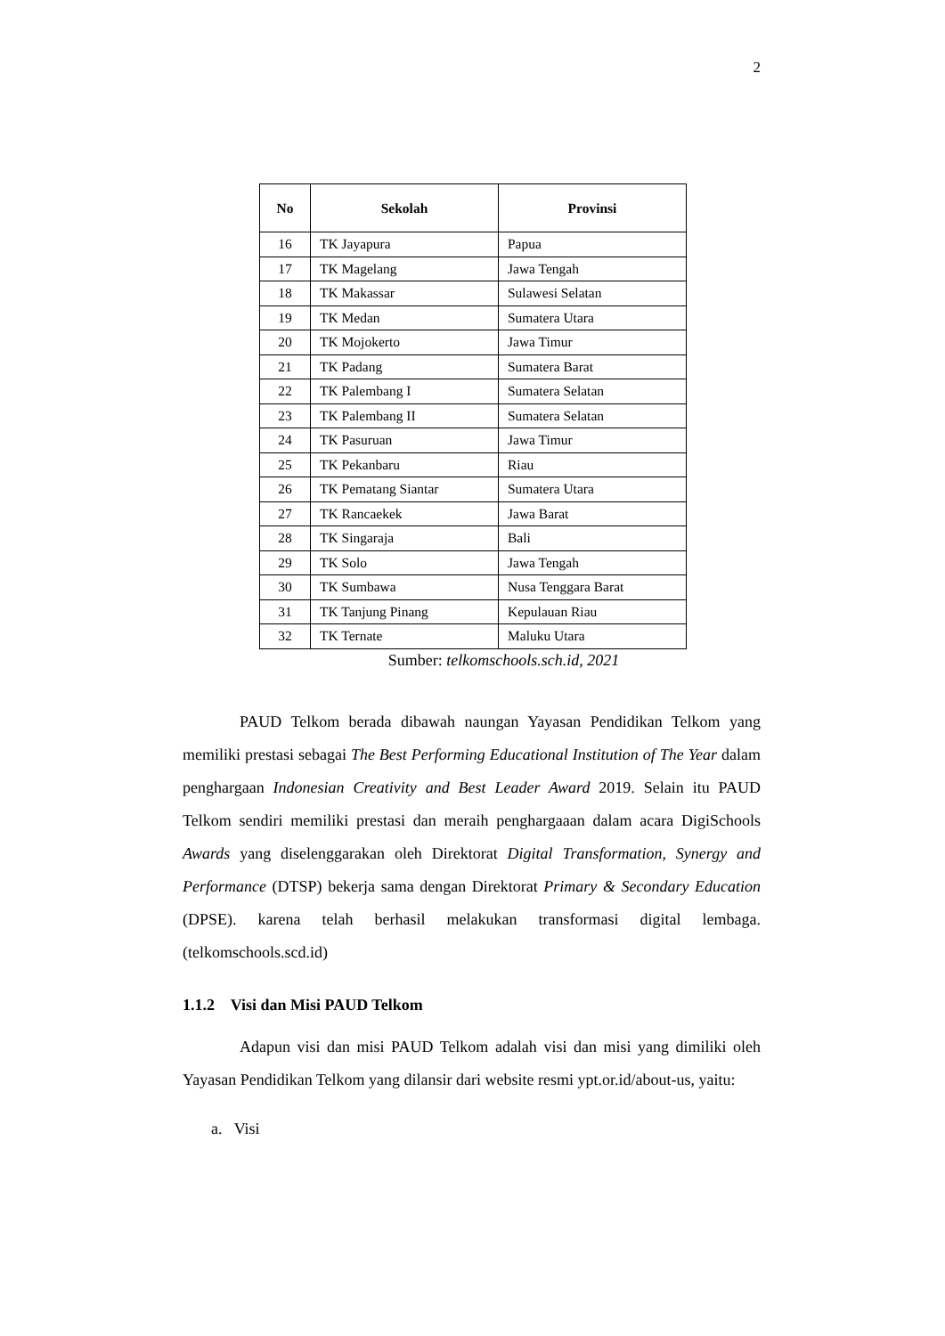2
| No | Sekolah | Provinsi |
| --- | --- | --- |
| 16 | TK Jayapura | Papua |
| 17 | TK Magelang | Jawa Tengah |
| 18 | TK Makassar | Sulawesi Selatan |
| 19 | TK Medan | Sumatera Utara |
| 20 | TK Mojokerto | Jawa Timur |
| 21 | TK Padang | Sumatera Barat |
| 22 | TK Palembang I | Sumatera Selatan |
| 23 | TK Palembang II | Sumatera Selatan |
| 24 | TK Pasuruan | Jawa Timur |
| 25 | TK Pekanbaru | Riau |
| 26 | TK Pematang Siantar | Sumatera Utara |
| 27 | TK Rancaekek | Jawa Barat |
| 28 | TK Singaraja | Bali |
| 29 | TK Solo | Jawa Tengah |
| 30 | TK Sumbawa | Nusa Tenggara Barat |
| 31 | TK Tanjung Pinang | Kepulauan Riau |
| 32 | TK Ternate | Maluku Utara |
Sumber: telkomschools.sch.id, 2021
PAUD Telkom berada dibawah naungan Yayasan Pendidikan Telkom yang memiliki prestasi sebagai The Best Performing Educational Institution of The Year dalam penghargaan Indonesian Creativity and Best Leader Award 2019. Selain itu PAUD Telkom sendiri memiliki prestasi dan meraih penghargaaan dalam acara DigiSchools Awards yang diselenggarakan oleh Direktorat Digital Transformation, Synergy and Performance (DTSP) bekerja sama dengan Direktorat Primary & Secondary Education (DPSE). karena telah berhasil melakukan transformasi digital lembaga. (telkomschools.scd.id)
1.1.2 Visi dan Misi PAUD Telkom
Adapun visi dan misi PAUD Telkom adalah visi dan misi yang dimiliki oleh Yayasan Pendidikan Telkom yang dilansir dari website resmi ypt.or.id/about-us, yaitu:
a. Visi